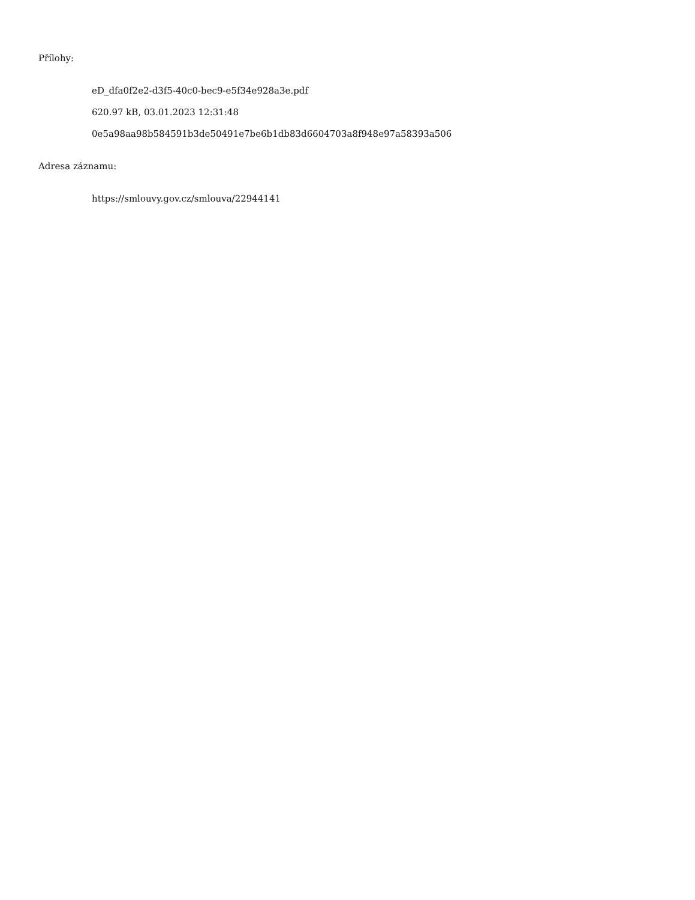Přílohy:
eD_dfa0f2e2-d3f5-40c0-bec9-e5f34e928a3e.pdf
620.97 kB, 03.01.2023 12:31:48
0e5a98aa98b584591b3de50491e7be6b1db83d6604703a8f948e97a58393a506
Adresa záznamu:
https://smlouvy.gov.cz/smlouva/22944141